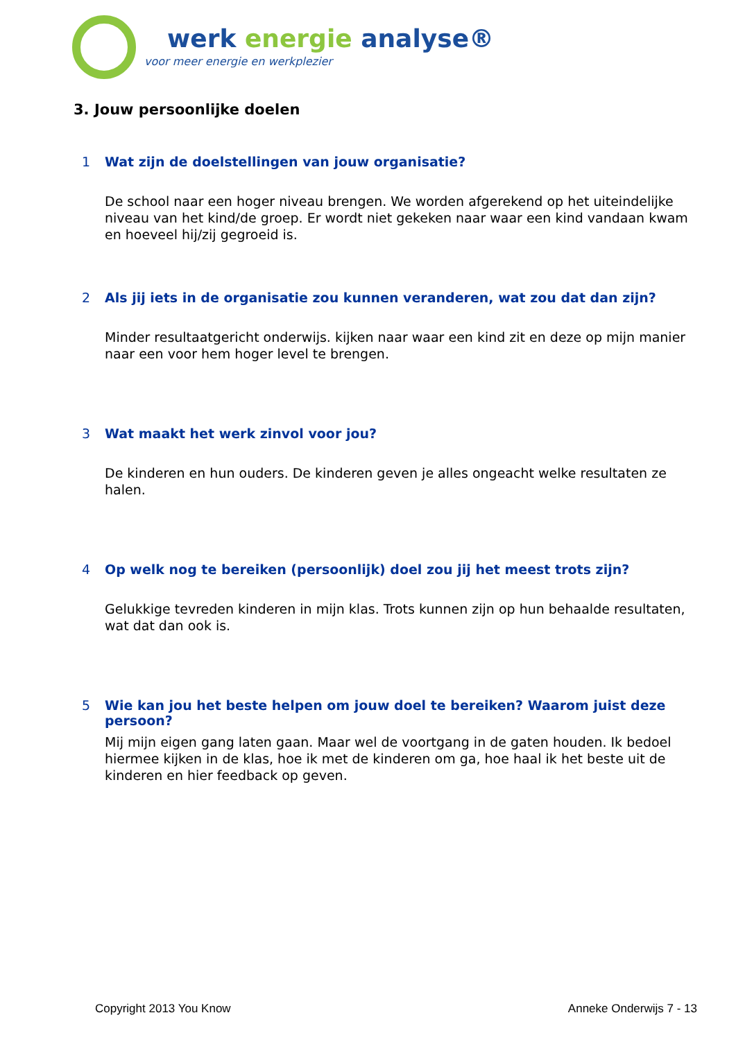werk energie analyse®
voor meer energie en werkplezier
3. Jouw persoonlijke doelen
1 Wat zijn de doelstellingen van jouw organisatie?
De school naar een hoger niveau brengen. We worden afgerekend op het uiteindelijke niveau van het kind/de groep. Er wordt niet gekeken naar waar een kind vandaan kwam en hoeveel hij/zij gegroeid is.
2 Als jij iets in de organisatie zou kunnen veranderen, wat zou dat dan zijn?
Minder resultaatgericht onderwijs. kijken naar waar een kind zit en deze op mijn manier naar een voor hem hoger level te brengen.
3 Wat maakt het werk zinvol voor jou?
De kinderen en hun ouders. De kinderen geven je alles ongeacht welke resultaten ze halen.
4 Op welk nog te bereiken (persoonlijk) doel zou jij het meest trots zijn?
Gelukkige tevreden kinderen in mijn klas. Trots kunnen zijn op hun behaalde resultaten, wat dat dan ook is.
5 Wie kan jou het beste helpen om jouw doel te bereiken? Waarom juist deze persoon?
Mij mijn eigen gang laten gaan. Maar wel de voortgang in de gaten houden. Ik bedoel hiermee kijken in de klas, hoe ik met de kinderen om ga, hoe haal ik het beste uit de kinderen en hier feedback op geven.
Copyright 2013 You Know Anneke Onderwijs 7 - 13